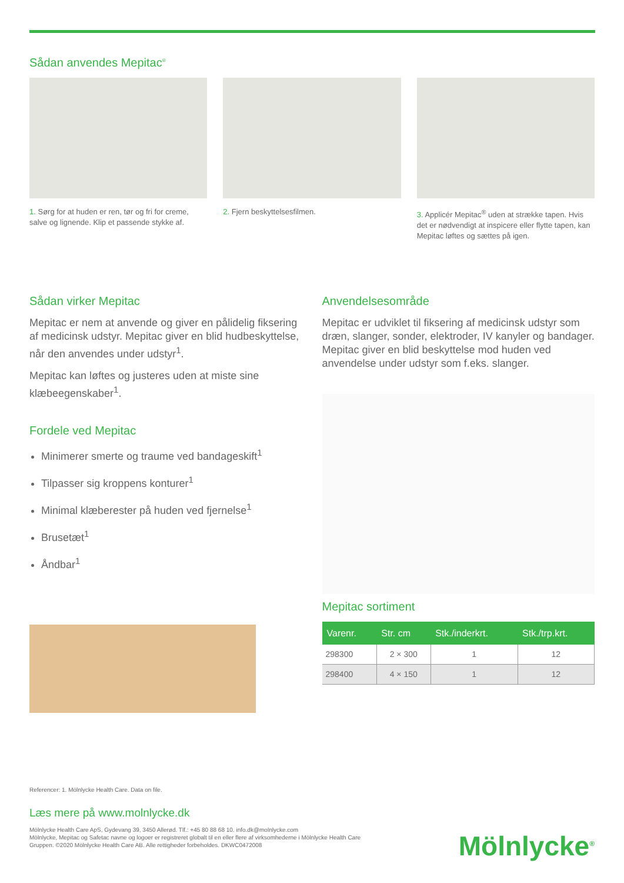Sådan anvendes Mepitac<sup>®</sup>
1. Sørg for at huden er ren, tør og fri for creme, salve og lignende. Klip et passende stykke af.
2. Fjern beskyttelsesfilmen. 3. Applicér Mepitac<sup>®</sup> uden at strække tapen. Hvis det er nødvendigt at inspicere eller flytte tapen, kan Mepitac løftes og sættes på igen.
Sådan virker Mepitac
Mepitac er nem at anvende og giver en pålidelig fiksering af medicinsk udstyr. Mepitac giver en blid hudbeskyttelse, når den anvendes under udstyr<sup>1</sup>.
Mepitac kan løftes og justeres uden at miste sine klæbeegenskaber<sup>1</sup>.
Fordele ved Mepitac
Minimerer smerte og traume ved bandageskift<sup>1</sup>
Tilpasser sig kroppens konturer<sup>1</sup>
Minimal klæberester på huden ved fjernelse<sup>1</sup>
Brusetæt<sup>1</sup>
Åndbar<sup>1</sup>
Anvendelsesområde
Mepitac er udviklet til fiksering af medicinsk udstyr som dræn, slanger, sonder, elektroder, IV kanyler og bandager. Mepitac giver en blid beskyttelse mod huden ved anvendelse under udstyr som f.eks. slanger.
Mepitac sortiment
| Varenr. | Str. cm | Stk./inderkrt. | Stk./trp.krt. |
| --- | --- | --- | --- |
| 298300 | 2 × 300 | 1 | 12 |
| 298400 | 4 × 150 | 1 | 12 |
Referencer: 1. Mölnlycke Health Care. Data on file.
Læs mere på www.molnlycke.dk
Mölnlycke Health Care ApS, Gydevang 39, 3450 Allerød. Tlf.: +45 80 88 68 10. info.dk@molnlycke.com
Mölnlycke, Mepitac og Safetac navne og logoer er registreret globalt til en eller flere af virksomhederne i Mölnlycke Health Care Gruppen. ©2020 Mölnlycke Health Care AB. Alle rettigheder forbeholdes. DKWC0472008
Mölnlycke<sup>®</sup>